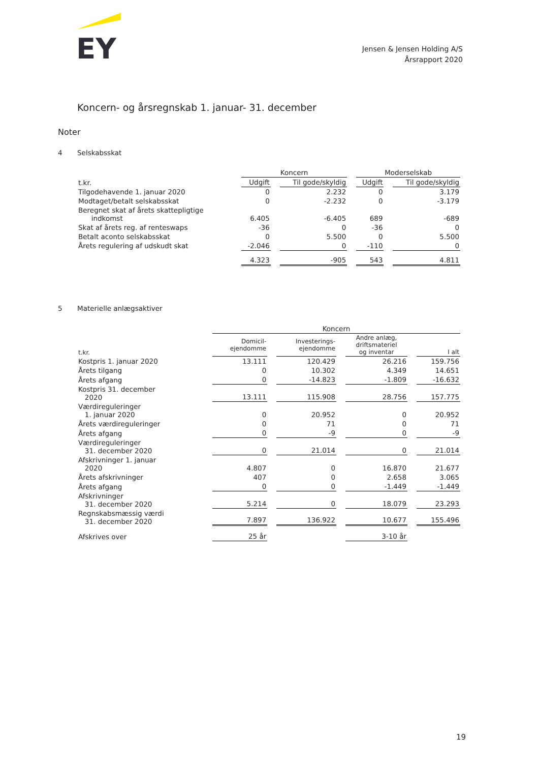EY
Jensen & Jensen Holding A/S
Årsrapport 2020
Koncern- og årsregnskab 1. januar- 31. december
Noter
4 Selskabsskat
| | Koncern | | Moderselskab | |
| --- | --- | --- | --- | --- |
| t.kr. | Udgift | Til gode/skyldig | Udgift | Til gode/skyldig |
| Tilgodehavende 1. januar 2020 | 0 | 2.232 | 0 | 3.179 |
| Modtaget/betalt selskabsskat | 0 | -2.232 | 0 | -3.179 |
| Beregnet skat af årets skattepligtige indkomst | 6.405 | -6.405 | 689 | -689 |
| Skat af årets reg. af renteswaps | -36 | 0 | -36 | 0 |
| Betalt aconto selskabsskat | 0 | 5.500 | 0 | 5.500 |
| Årets regulering af udskudt skat | -2.046 | 0 | -110 | 0 |
| | 4.323 | -905 | 543 | 4.811 |
5 Materielle anlægsaktiver
| | Koncern | | | |
| --- | --- | --- | --- | --- |
| t.kr. | Domicil- ejendomme | Investerings- ejendomme | Andre anlæg, driftsmateriel og inventar | I alt |
| Kostpris 1. januar 2020 | 13.111 | 120.429 | 26.216 | 159.756 |
| Årets tilgang | 0 | 10.302 | 4.349 | 14.651 |
| Årets afgang | 0 | -14.823 | -1.809 | -16.632 |
| Kostpris 31. december 2020 | 13.111 | 115.908 | 28.756 | 157.775 |
| Værdireguleringer 1. januar 2020 | 0 | 20.952 | 0 | 20.952 |
| Årets værdireguleringer | 0 | 71 | 0 | 71 |
| Årets afgang | 0 | -9 | 0 | -9 |
| Værdireguleringer 31. december 2020 | 0 | 21.014 | 0 | 21.014 |
| Afskrivninger 1. januar 2020 | 4.807 | 0 | 16.870 | 21.677 |
| Årets afskrivninger | 407 | 0 | 2.658 | 3.065 |
| Årets afgang | 0 | 0 | -1.449 | -1.449 |
| Afskrivninger 31. december 2020 | 5.214 | 0 | 18.079 | 23.293 |
| Regnskabsmæssig værdi 31. december 2020 | 7.897 | 136.922 | 10.677 | 155.496 |
| Afskrives over | 25 år | | 3-10 år | |
19